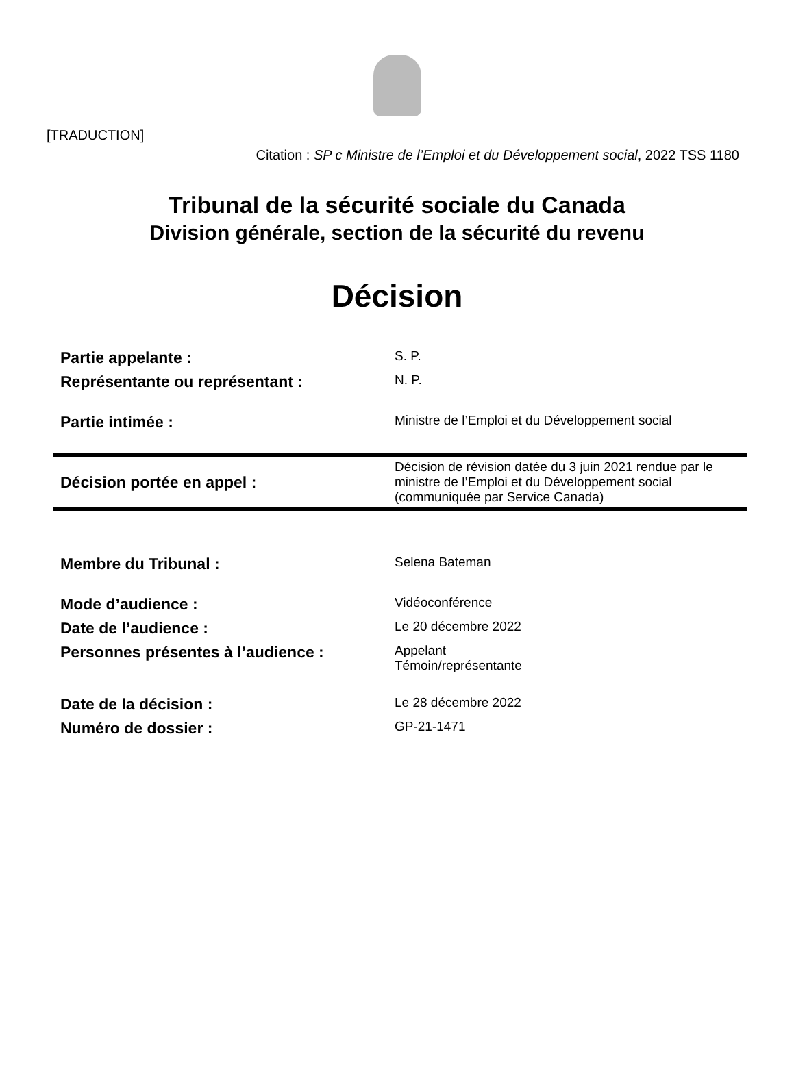[TRADUCTION]
Citation : SP c Ministre de l’Emploi et du Développement social, 2022 TSS 1180
Tribunal de la sécurité sociale du Canada
Division générale, section de la sécurité du revenu
Décision
| Partie appelante : | S. P. |
| Représentante ou représentant : | N. P. |
| Partie intimée : | Ministre de l’Emploi et du Développement social |
| Décision portée en appel : | Décision de révision datée du 3 juin 2021 rendue par le ministre de l’Emploi et du Développement social (communiquée par Service Canada) |
| Membre du Tribunal : | Selena Bateman |
| Mode d’audience : | Vidéoconférence |
| Date de l’audience : | Le 20 décembre 2022 |
| Personnes présentes à l’audience : | Appelant Témoin/représentante |
| Date de la décision : | Le 28 décembre 2022 |
| Numéro de dossier : | GP-21-1471 |